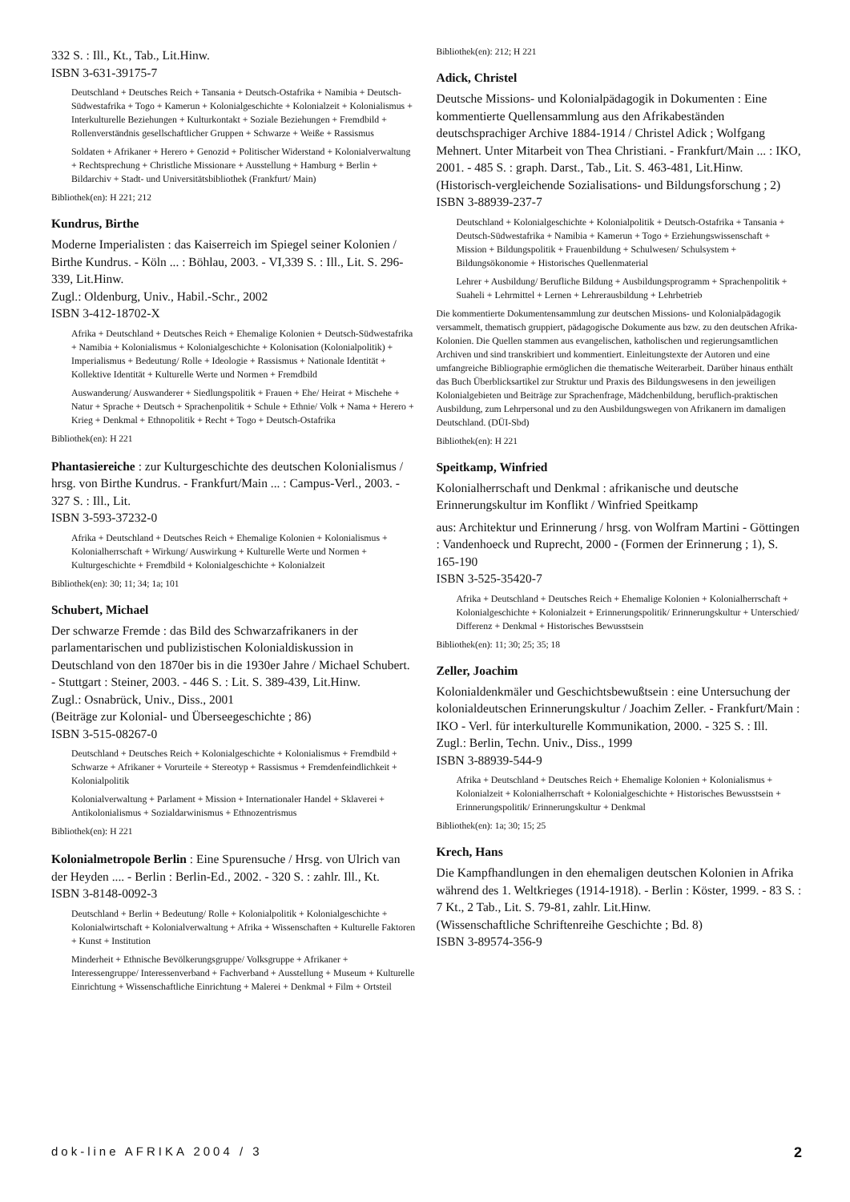332 S. : Ill., Kt., Tab., Lit.Hinw.
ISBN 3-631-39175-7
Deutschland + Deutsches Reich + Tansania + Deutsch-Ostafrika + Namibia + Deutsch-Südwestafrika + Togo + Kamerun + Kolonialgeschichte + Kolonialzeit + Kolonialismus + Interkulturelle Beziehungen + Kulturkontakt + Soziale Beziehungen + Fremdbild + Rollenverständnis gesellschaftlicher Gruppen + Schwarze + Weiße + Rassismus
Soldaten + Afrikaner + Herero + Genozid + Politischer Widerstand + Kolonialverwaltung + Rechtsprechung + Christliche Missionare + Ausstellung + Hamburg + Berlin + Bildarchiv + Stadt- und Universitätsbibliothek (Frankfurt/ Main)
Bibliothek(en): H 221; 212
Kundrus, Birthe
Moderne Imperialisten : das Kaiserreich im Spiegel seiner Kolonien / Birthe Kundrus. - Köln ... : Böhlau, 2003. - VI,339 S. : Ill., Lit. S. 296-339, Lit.Hinw.
Zugl.: Oldenburg, Univ., Habil.-Schr., 2002
ISBN 3-412-18702-X
Afrika + Deutschland + Deutsches Reich + Ehemalige Kolonien + Deutsch-Südwestafrika + Namibia + Kolonialismus + Kolonialgeschichte + Kolonisation (Kolonialpolitik) + Imperialismus + Bedeutung/ Rolle + Ideologie + Rassismus + Nationale Identität + Kollektive Identität + Kulturelle Werte und Normen + Fremdbild
Auswanderung/ Auswanderer + Siedlungspolitik + Frauen + Ehe/ Heirat + Mischehe + Natur + Sprache + Deutsch + Sprachenpolitik + Schule + Ethnie/ Volk + Nama + Herero + Krieg + Denkmal + Ethnopolitik + Recht + Togo + Deutsch-Ostafrika
Bibliothek(en): H 221
Phantasiereiche : zur Kulturgeschichte des deutschen Kolonialismus / hrsg. von Birthe Kundrus. - Frankfurt/Main ... : Campus-Verl., 2003. - 327 S. : Ill., Lit.
ISBN 3-593-37232-0
Afrika + Deutschland + Deutsches Reich + Ehemalige Kolonien + Kolonialismus + Kolonialherrschaft + Wirkung/ Auswirkung + Kulturelle Werte und Normen + Kulturgeschichte + Fremdbild + Kolonialgeschichte + Kolonialzeit
Bibliothek(en): 30; 11; 34; 1a; 101
Schubert, Michael
Der schwarze Fremde : das Bild des Schwarzafrikaners in der parlamentarischen und publizistischen Kolonialdiskussion in Deutschland von den 1870er bis in die 1930er Jahre / Michael Schubert. - Stuttgart : Steiner, 2003. - 446 S. : Lit. S. 389-439, Lit.Hinw.
Zugl.: Osnabrück, Univ., Diss., 2001
(Beiträge zur Kolonial- und Überseegeschichte ; 86)
ISBN 3-515-08267-0
Deutschland + Deutsches Reich + Kolonialgeschichte + Kolonialismus + Fremdbild + Schwarze + Afrikaner + Vorurteile + Stereotyp + Rassismus + Fremdenfeindlichkeit + Kolonialpolitik
Kolonialverwaltung + Parlament + Mission + Internationaler Handel + Sklaverei + Antikolonialismus + Sozialdarwinismus + Ethnozentrismus
Bibliothek(en): H 221
Kolonialmetropole Berlin : Eine Spurensuche / Hrsg. von Ulrich van der Heyden .... - Berlin : Berlin-Ed., 2002. - 320 S. : zahlr. Ill., Kt.
ISBN 3-8148-0092-3
Deutschland + Berlin + Bedeutung/ Rolle + Kolonialpolitik + Kolonialgeschichte + Kolonialwirtschaft + Kolonialverwaltung + Afrika + Wissenschaften + Kulturelle Faktoren + Kunst + Institution
Minderheit + Ethnische Bevölkerungsgruppe/ Volksgruppe + Afrikaner + Interessengruppe/ Interessenverband + Fachverband + Ausstellung + Museum + Kulturelle Einrichtung + Wissenschaftliche Einrichtung + Malerei + Denkmal + Film + Ortsteil
Bibliothek(en): 212; H 221
Adick, Christel
Deutsche Missions- und Kolonialpädagogik in Dokumenten : Eine kommentierte Quellensammlung aus den Afrikabeständen deutschsprachiger Archive 1884-1914 / Christel Adick ; Wolfgang Mehnert. Unter Mitarbeit von Thea Christiani. - Frankfurt/Main ... : IKO, 2001. - 485 S. : graph. Darst., Tab., Lit. S. 463-481, Lit.Hinw.
(Historisch-vergleichende Sozialisations- und Bildungsforschung ; 2)
ISBN 3-88939-237-7
Deutschland + Kolonialgeschichte + Kolonialpolitik + Deutsch-Ostafrika + Tansania + Deutsch-Südwestafrika + Namibia + Kamerun + Togo + Erziehungswissenschaft + Mission + Bildungspolitik + Frauenbildung + Schulwesen/ Schulsystem + Bildungsökonomie + Historisches Quellenmaterial
Lehrer + Ausbildung/ Berufliche Bildung + Ausbildungsprogramm + Sprachenpolitik + Suaheli + Lehrmittel + Lernen + Lehrerausbildung + Lehrbetrieb
Die kommentierte Dokumentensammlung zur deutschen Missions- und Kolonialpädagogik versammelt, thematisch gruppiert, pädagogische Dokumente aus bzw. zu den deutschen Afrika-Kolonien. Die Quellen stammen aus evangelischen, katholischen und regierungsamtlichen Archiven und sind transkribiert und kommentiert. Einleitungstexte der Autoren und eine umfangreiche Bibliographie ermöglichen die thematische Weiterarbeit. Darüber hinaus enthält das Buch Überblicksartikel zur Struktur und Praxis des Bildungswesens in den jeweiligen Kolonialgebieten und Beiträge zur Sprachenfrage, Mädchenbildung, beruflich-praktischen Ausbildung, zum Lehrpersonal und zu den Ausbildungswegen von Afrikanern im damaligen Deutschland. (DÜI-Sbd)
Bibliothek(en): H 221
Speitkamp, Winfried
Kolonialherrschaft und Denkmal : afrikanische und deutsche Erinnerungskultur im Konflikt / Winfried Speitkamp
aus: Architektur und Erinnerung / hrsg. von Wolfram Martini - Göttingen : Vandenhoeck und Ruprecht, 2000 - (Formen der Erinnerung ; 1), S. 165-190
ISBN 3-525-35420-7
Afrika + Deutschland + Deutsches Reich + Ehemalige Kolonien + Kolonialherrschaft + Kolonialgeschichte + Kolonialzeit + Erinnerungspolitik/ Erinnerungskultur + Unterschied/ Differenz + Denkmal + Historisches Bewusstsein
Bibliothek(en): 11; 30; 25; 35; 18
Zeller, Joachim
Kolonialdenkmäler und Geschichtsbewußtsein : eine Untersuchung der kolonialdeutschen Erinnerungskultur / Joachim Zeller. - Frankfurt/Main : IKO - Verl. für interkulturelle Kommunikation, 2000. - 325 S. : Ill.
Zugl.: Berlin, Techn. Univ., Diss., 1999
ISBN 3-88939-544-9
Afrika + Deutschland + Deutsches Reich + Ehemalige Kolonien + Kolonialismus + Kolonialzeit + Kolonialherrschaft + Kolonialgeschichte + Historisches Bewusstsein + Erinnerungspolitik/ Erinnerungskultur + Denkmal
Bibliothek(en): 1a; 30; 15; 25
Krech, Hans
Die Kampfhandlungen in den ehemaligen deutschen Kolonien in Afrika während des 1. Weltkrieges (1914-1918). - Berlin : Köster, 1999. - 83 S. : 7 Kt., 2 Tab., Lit. S. 79-81, zahlr. Lit.Hinw.
(Wissenschaftliche Schriftenreihe Geschichte ; Bd. 8)
ISBN 3-89574-356-9
dok-line AFRIKA 2004 / 3 2